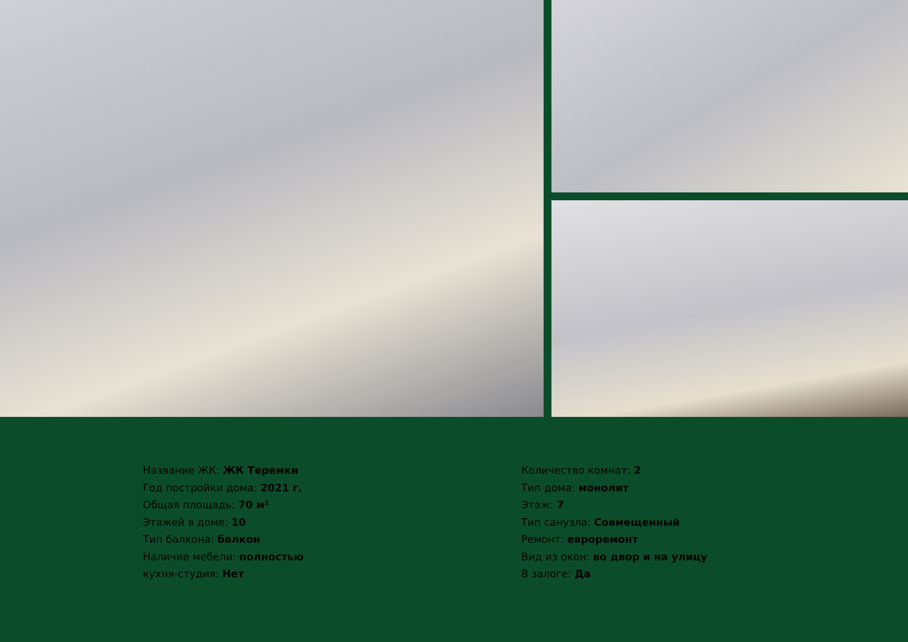Название ЖК: ЖК Теремки
Год постройки дома: 2021 г.
Общая площадь: 70 м²
Этажей в доме: 10
Тип балкона: балкон
Наличие мебели: полностью
кухня-студия: Нет
Количество комнат: 2
Тип дома: монолит
Этаж: 7
Тип санузла: Совмещенный
Ремонт: евроремонт
Вид из окон: во двор и на улицу
В залоге: Да